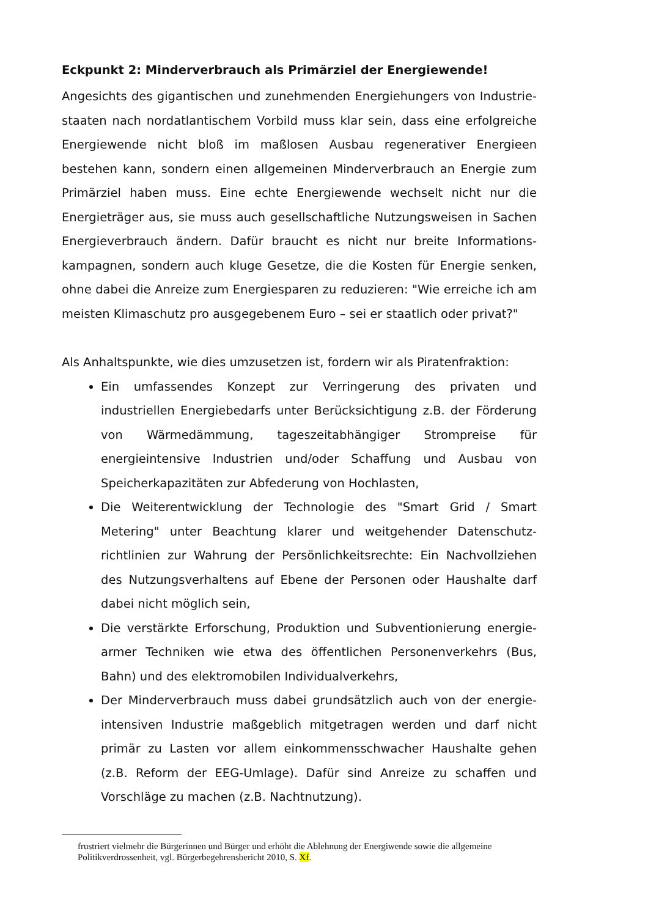Eckpunkt 2: Minderverbrauch als Primärziel der Energiewende!
Angesichts des gigantischen und zunehmenden Energiehungers von Industrie­staaten nach nordatlantischem Vorbild muss klar sein, dass eine erfolgreiche Energiewende nicht bloß im maßlosen Ausbau regenerativer Energieen bestehen kann, sondern einen allgemeinen Minderverbrauch an Energie zum Primärziel haben muss. Eine echte Energiewende wechselt nicht nur die Energieträger aus, sie muss auch gesellschaftliche Nutzungsweisen in Sachen Energieverbrauch ändern. Dafür braucht es nicht nur breite Informations­kampagnen, sondern auch kluge Gesetze, die die Kosten für Energie senken, ohne dabei die Anreize zum Energiesparen zu reduzieren: "Wie erreiche ich am meisten Klimaschutz pro ausgegebenem Euro – sei er staatlich oder privat?"
Als Anhaltspunkte, wie dies umzusetzen ist, fordern wir als Piratenfraktion:
Ein umfassendes Konzept zur Verringerung des privaten und industriellen Energiebedarfs unter Berücksichtigung z.B. der Förderung von Wärmedämmung, tageszeitabhängiger Strompreise für energieintensive Industrien und/oder Schaffung und Ausbau von Speicherkapazitäten zur Abfederung von Hochlasten,
Die Weiterentwicklung der Technologie des "Smart Grid / Smart Metering" unter Beachtung klarer und weitgehender Datenschutz­richtlinien zur Wahrung der Persönlichkeitsrechte: Ein Nachvollziehen des Nutzungsverhaltens auf Ebene der Personen oder Haushalte darf dabei nicht möglich sein,
Die verstärkte Erforschung, Produktion und Subventionierung energie­armer Techniken wie etwa des öffentlichen Personenverkehrs (Bus, Bahn) und des elektromobilen Individualverkehrs,
Der Minderverbrauch muss dabei grundsätzlich auch von der energie­intensiven Industrie maßgeblich mitgetragen werden und darf nicht primär zu Lasten vor allem einkommensschwacher Haushalte gehen (z.B. Reform der EEG-Umlage). Dafür sind Anreize zu schaffen und Vorschläge zu machen (z.B. Nachtnutzung).
frustriert vielmehr die Bürgerinnen und Bürger und erhöht die Ablehnung der Energiwende sowie die allgemeine Politikverdrossenheit, vgl. Bürgerbegehrensbericht 2010, S. Xf.